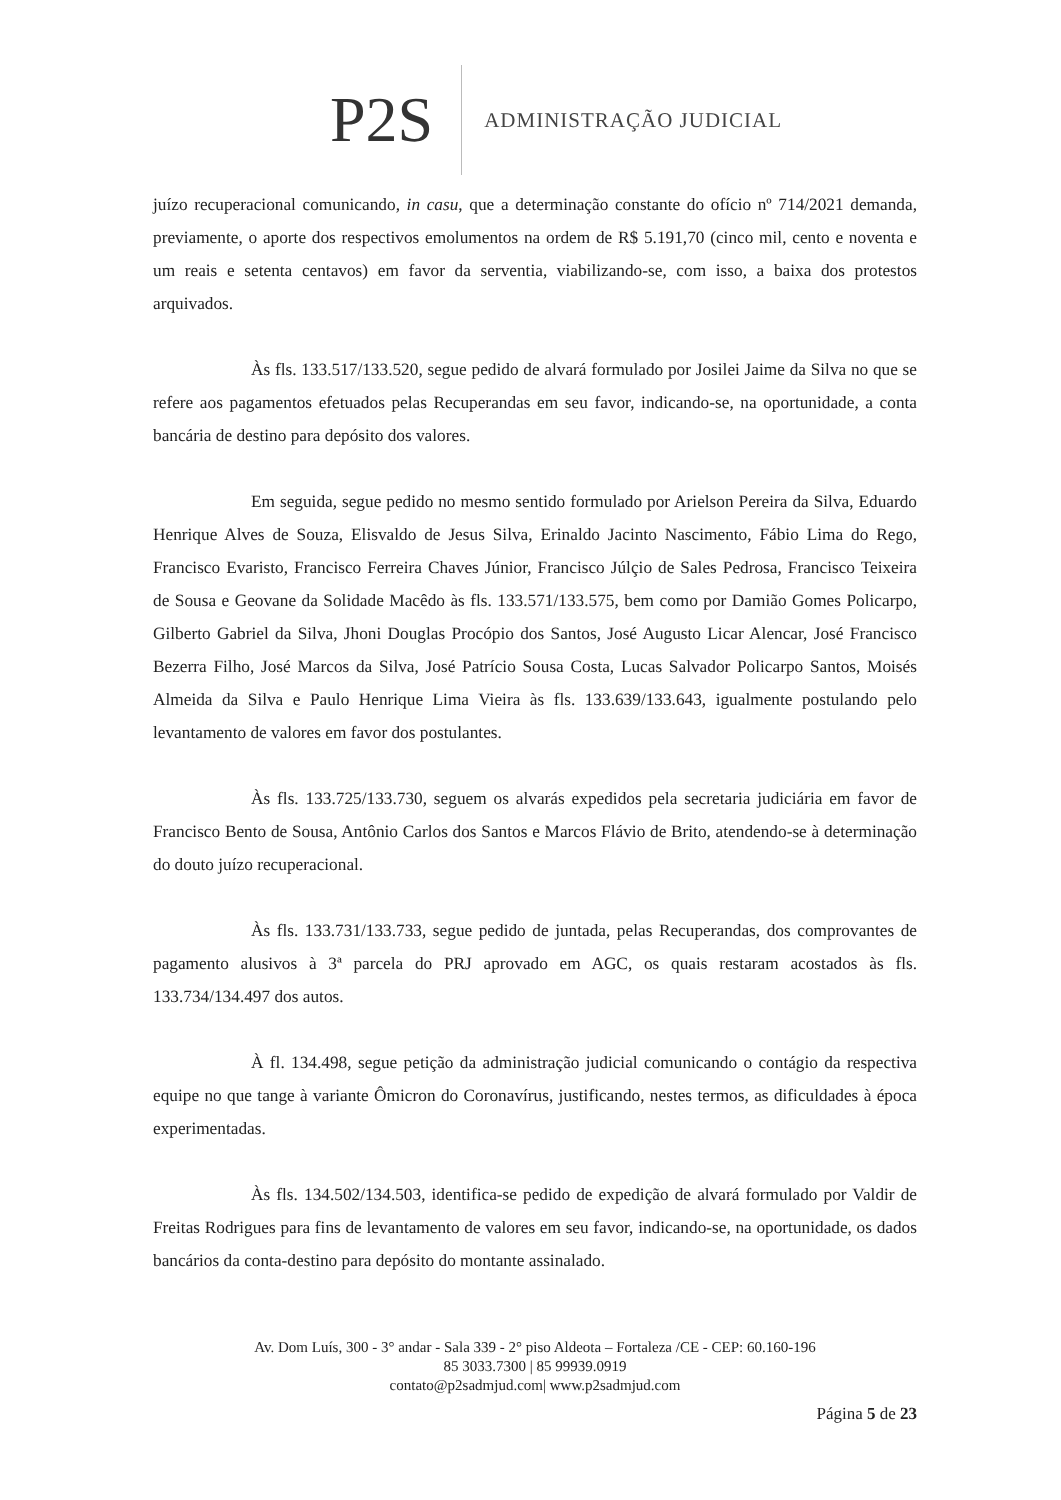P2S
ADMINISTRAÇÃO JUDICIAL
juízo recuperacional comunicando, in casu, que a determinação constante do ofício nº 714/2021 demanda, previamente, o aporte dos respectivos emolumentos na ordem de R$ 5.191,70 (cinco mil, cento e noventa e um reais e setenta centavos) em favor da serventia, viabilizando-se, com isso, a baixa dos protestos arquivados.
Às fls. 133.517/133.520, segue pedido de alvará formulado por Josilei Jaime da Silva no que se refere aos pagamentos efetuados pelas Recuperandas em seu favor, indicando-se, na oportunidade, a conta bancária de destino para depósito dos valores.
Em seguida, segue pedido no mesmo sentido formulado por Arielson Pereira da Silva, Eduardo Henrique Alves de Souza, Elisvaldo de Jesus Silva, Erinaldo Jacinto Nascimento, Fábio Lima do Rego, Francisco Evaristo, Francisco Ferreira Chaves Júnior, Francisco Júlçio de Sales Pedrosa, Francisco Teixeira de Sousa e Geovane da Solidade Macêdo às fls. 133.571/133.575, bem como por Damião Gomes Policarpo, Gilberto Gabriel da Silva, Jhoni Douglas Procópio dos Santos, José Augusto Licar Alencar, José Francisco Bezerra Filho, José Marcos da Silva, José Patrício Sousa Costa, Lucas Salvador Policarpo Santos, Moisés Almeida da Silva e Paulo Henrique Lima Vieira às fls. 133.639/133.643, igualmente postulando pelo levantamento de valores em favor dos postulantes.
Às fls. 133.725/133.730, seguem os alvarás expedidos pela secretaria judiciária em favor de Francisco Bento de Sousa, Antônio Carlos dos Santos e Marcos Flávio de Brito, atendendo-se à determinação do douto juízo recuperacional.
Às fls. 133.731/133.733, segue pedido de juntada, pelas Recuperandas, dos comprovantes de pagamento alusivos à 3ª parcela do PRJ aprovado em AGC, os quais restaram acostados às fls. 133.734/134.497 dos autos.
À fl. 134.498, segue petição da administração judicial comunicando o contágio da respectiva equipe no que tange à variante Ômicron do Coronavírus, justificando, nestes termos, as dificuldades à época experimentadas.
Às fls. 134.502/134.503, identifica-se pedido de expedição de alvará formulado por Valdir de Freitas Rodrigues para fins de levantamento de valores em seu favor, indicando-se, na oportunidade, os dados bancários da conta-destino para depósito do montante assinalado.
Av. Dom Luís, 300 - 3° andar - Sala 339 - 2° piso Aldeota – Fortaleza /CE - CEP: 60.160-196
85 3033.7300 | 85 99939.0919
contato@p2sadmjud.com| www.p2sadmjud.com
Página 5 de 23